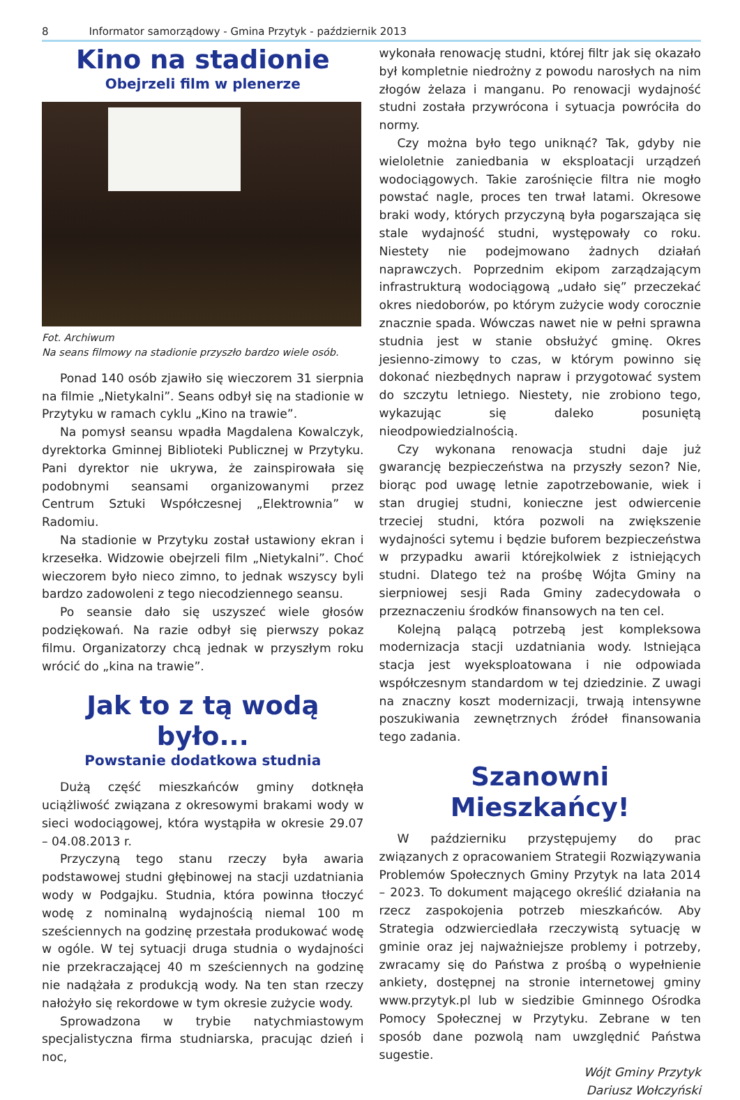8 Informator samorządowy - Gmina Przytyk - październik 2013
Kino na stadionie
Obejrzeli film w plenerze
Fot. Archiwum
Na seans filmowy na stadionie przyszło bardzo wiele osób.
Ponad 140 osób zjawiło się wieczorem 31 sierpnia na filmie „Nietykalni”. Seans odbył się na stadionie w Przytyku w ramach cyklu „Kino na trawie”.
Na pomysł seansu wpadła Magdalena Kowalczyk, dyrektorka Gminnej Biblioteki Publicznej w Przytyku. Pani dyrektor nie ukrywa, że zainspirowała się podobnymi seansami organizowanymi przez Centrum Sztuki Współczesnej „Elektrownia” w Radomiu.
Na stadionie w Przytyku został ustawiony ekran i krzesełka. Widzowie obejrzeli film „Nietykalni”. Choć wieczorem było nieco zimno, to jednak wszyscy byli bardzo zadowoleni z tego niecodziennego seansu.
Po seansie dało się uszyszeć wiele głosów podziękowań. Na razie odbył się pierwszy pokaz filmu. Organizatorzy chcą jednak w przyszłym roku wrócić do „kina na trawie”.
Jak to z tą wodą było...
Powstanie dodatkowa studnia
Dużą część mieszkańców gminy dotknęła uciążliwość związana z okresowymi brakami wody w sieci wodociągowej, która wystąpiła w okresie 29.07 – 04.08.2013 r.
Przyczyną tego stanu rzeczy była awaria podstawowej studni głębinowej na stacji uzdatniania wody w Podgajku. Studnia, która powinna tłoczyć wodę z nominalną wydajnością niemal 100 m sześciennych na godzinę przestała produkować wodę w ogóle. W tej sytuacji druga studnia o wydajności nie przekraczającej 40 m sześciennych na godzinę nie nadążała z produkcją wody. Na ten stan rzeczy nałożyło się rekordowe w tym okresie zużycie wody.
Sprowadzona w trybie natychmiastowym specjalistyczna firma studniarska, pracując dzień i noc,
wykonała renowację studni, której filtr jak się okazało był kompletnie niedrożny z powodu narosłych na nim złogów żelaza i manganu. Po renowacji wydajność studni została przywrócona i sytuacja powróciła do normy.
Czy można było tego uniknąć? Tak, gdyby nie wieloletnie zaniedbania w eksploatacji urządzeń wodociągowych. Takie zarośnięcie filtra nie mogło powstać nagle, proces ten trwał latami. Okresowe braki wody, których przyczyną była pogarszająca się stale wydajność studni, występowały co roku. Niestety nie podejmowano żadnych działań naprawczych. Poprzednim ekipom zarządzającym infrastrukturą wodociągową „udało się” przeczekać okres niedoborów, po którym zużycie wody corocznie znacznie spada. Wówczas nawet nie w pełni sprawna studnia jest w stanie obsłużyć gminę. Okres jesienno-zimowy to czas, w którym powinno się dokonać niezbędnych napraw i przygotować system do szczytu letniego. Niestety, nie zrobiono tego, wykazując się daleko posuniętą nieodpowiedzialnością.
Czy wykonana renowacja studni daje już gwarancję bezpieczeństwa na przyszły sezon? Nie, biorąc pod uwagę letnie zapotrzebowanie, wiek i stan drugiej studni, konieczne jest odwiercenie trzeciej studni, która pozwoli na zwiększenie wydajności sytemu i będzie buforem bezpieczeństwa w przypadku awarii którejkolwiek z istniejących studni. Dlatego też na prośbę Wójta Gminy na sierpniowej sesji Rada Gminy zadecydowała o przeznaczeniu środków finansowych na ten cel.
Kolejną palącą potrzebą jest kompleksowa modernizacja stacji uzdatniania wody. Istniejąca stacja jest wyeksploatowana i nie odpowiada współczesnym standardom w tej dziedzinie. Z uwagi na znaczny koszt modernizacji, trwają intensywne poszukiwania zewnętrznych źródeł finansowania tego zadania.
Szanowni Mieszkańcy!
W październiku przystępujemy do prac związanych z opracowaniem Strategii Rozwiązywania Problemów Społecznych Gminy Przytyk na lata 2014 – 2023. To dokument mającego określić działania na rzecz zaspokojenia potrzeb mieszkańców. Aby Strategia odzwierciedlała rzeczywistą sytuację w gminie oraz jej najważniejsze problemy i potrzeby, zwracamy się do Państwa z prośbą o wypełnienie ankiety, dostępnej na stronie internetowej gminy www.przytyk.pl lub w siedzibie Gminnego Ośrodka Pomocy Społecznej w Przytyku. Zebrane w ten sposób dane pozwolą nam uwzględnić Państwa sugestie.
Wójt Gminy Przytyk
Dariusz Wołczyński